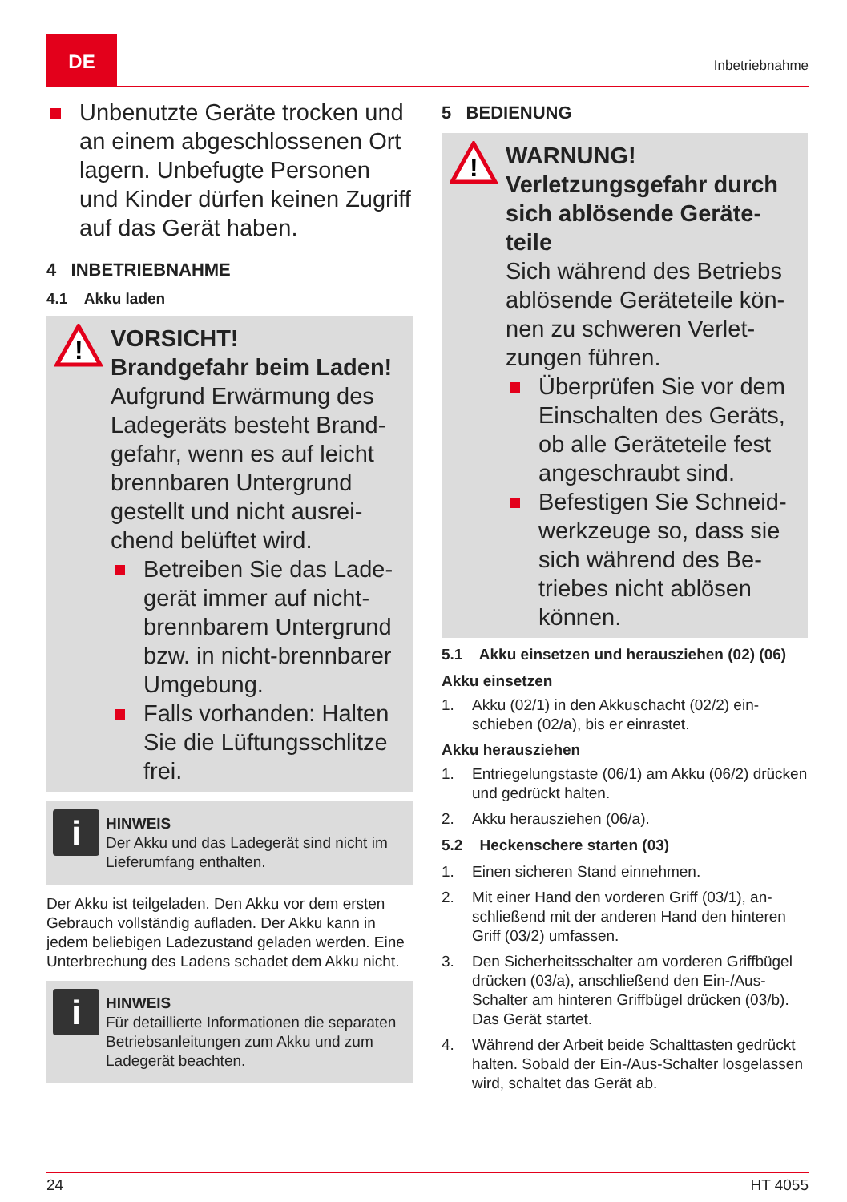DE
Inbetriebnahme
Unbenutzte Geräte trocken und an einem abgeschlosse­nen Ort lagern. Unbefugte Personen und Kinder dürfen keinen Zugriff auf das Gerät haben.
4 INBETRIEBNAHME
4.1 Akku laden
!
VORSICHT!
Brandgefahr beim La­den!
Aufgrund Erwärmung des Ladegeräts besteht Brand­gefahr, wenn es auf leicht brennbaren Untergrund gestellt und nicht ausrei­chend belüftet wird.
Betreiben Sie das Lade­gerät immer auf nicht-brennbarem Untergrund bzw. in nicht-brennbarer Umgebung.
Falls vorhanden: Halten Sie die Lüftungsschlitze frei.
i
HINWEIS
Der Akku und das Ladegerät sind nicht im Lieferumfang enthalten.
Der Akku ist teilgeladen. Den Akku vor dem ers­ten Gebrauch vollständig aufladen. Der Akku kann in jedem beliebigen Ladezustand geladen werden. Eine Unterbrechung des Ladens schadet dem Akku nicht.
i
HINWEIS
Für detaillierte Informationen die separa­ten Betriebsanleitungen zum Akku und zum Ladegerät beachten.
5 BEDIENUNG
!
WARNUNG!
Verletzungsgefahr durch sich ablösende Geräte­teile
Sich während des Betriebs ablösende Geräteteile kön­nen zu schweren Verlet­zungen führen.
Überprüfen Sie vor dem Einschalten des Geräts, ob alle Geräteteile fest angeschraubt sind.
Befestigen Sie Schneid­werkzeuge so, dass sie sich während des Be­triebes nicht ablösen können.
5.1 Akku einsetzen und herausziehen (02) (06)
Akku einsetzen
1. Akku (02/1) in den Akkuschacht (02/2) ein­schieben (02/a), bis er einrastet.
Akku herausziehen
1. Entriegelungstaste (06/1) am Akku (06/2) drücken und gedrückt halten.
2. Akku herausziehen (06/a).
5.2 Heckenschere starten (03)
1. Einen sicheren Stand einnehmen.
2. Mit einer Hand den vorderen Griff (03/1), an­schließend mit der anderen Hand den hinte­ren Griff (03/2) umfassen.
3. Den Sicherheitsschalter am vorderen Griffbü­gel drücken (03/a), anschließend den Ein-/Aus-Schalter am hinteren Griffbügel drücken (03/b). Das Gerät startet.
4. Während der Arbeit beide Schalttasten ge­drückt halten. Sobald der Ein-/Aus-Schalter losgelassen wird, schaltet das Gerät ab.
24 HT 4055